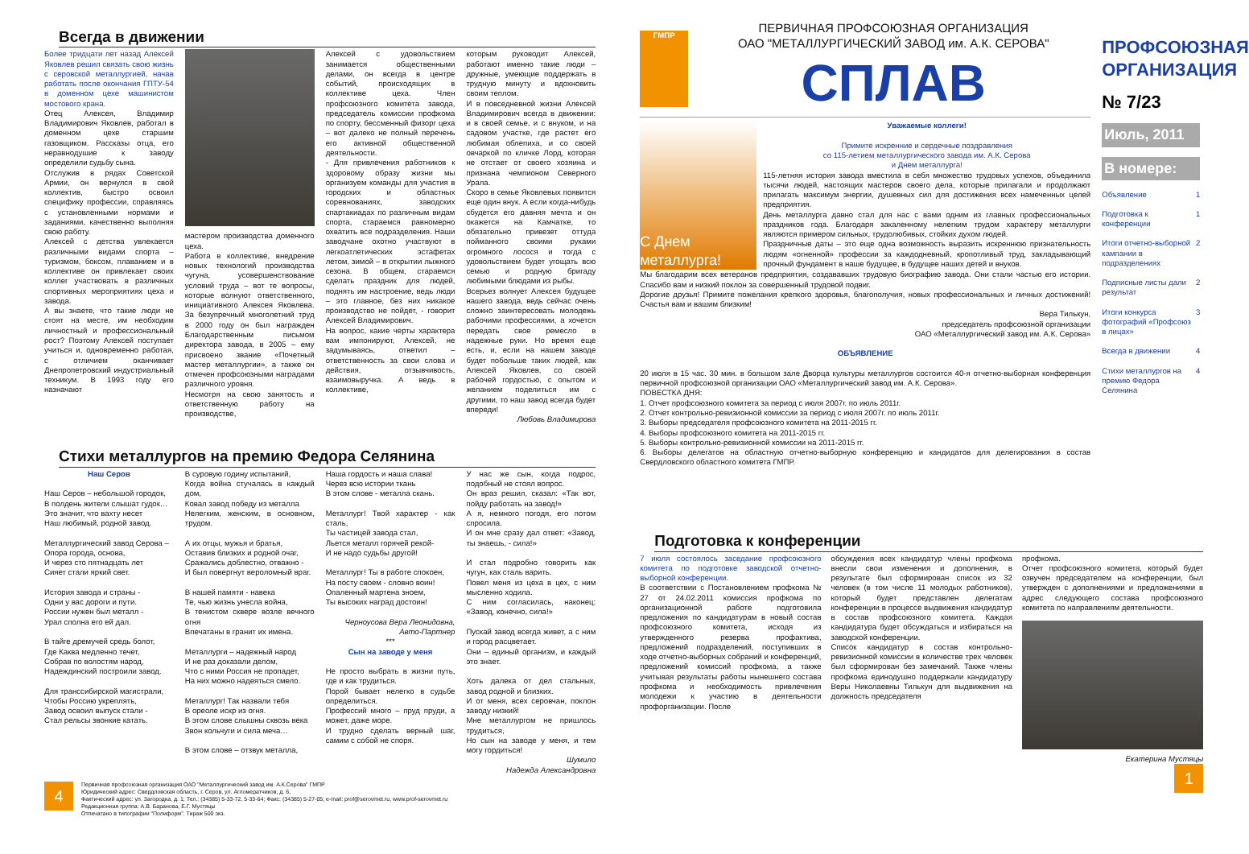Всегда в движении
Более тридцати лет назад Алексей Яковлев решил связать свою жизнь с серовской металлургией, начав работать после окончания ГПТУ-54 в доменном цехе машинистом мостового крана.
Отец Алексея, Владимир Владимирович Яковлев, работал в доменном цехе старшим газовщиком. Рассказы отца, его неравнодушие к заводу определили судьбу сына.
Отслужив в рядах Советской Армии, он вернулся в свой коллектив, быстро освоил специфику профессии, справляясь с установленными нормами и заданиями, качественно выполняя свою работу.
Алексей с детства увлекается различными видами спорта – туризмом, боксом, плаванием и в коллективе он привлекает своих коллег участвовать в различных спортивных мероприятиях цеха и завода.
А вы знаете, что такие люди не стоят на месте, им необходим личностный и профессиональный рост? Поэтому Алексей поступает учиться и, одновременно работая, с отличием оканчивает Днепропетровский индустриальный техникум. В 1993 году его назначают
мастером производства доменного цеха.
Работа в коллективе, внедрение новых технологий производства чугуна, усовершенствование условий труда – вот те вопросы, которые волнуют ответственного, инициативного Алексея Яковлева. За безупречный многолетний труд в 2000 году он был награжден Благодарственным письмом директора завода, в 2005 – ему присвоено звание «Почетный мастер металлургии», а также он отмечен профсоюзными наградами различного уровня.
Несмотря на свою занятость и ответственную работу на производстве,
Алексей с удовольствием занимается общественными делами, он всегда в центре событий, происходящих в коллективе цеха. Член профсоюзного комитета завода, председатель комиссии профкома по спорту, бессменный физорг цеха – вот далеко не полный перечень его активной общественной деятельности.
- Для привлечения работников к здоровому образу жизни мы организуем команды для участия в городских и областных соревнованиях, заводских спартакиадах по различным видам спорта, стараемся равномерно охватить все подразделения. Наши заводчане охотно участвуют в легкоатлетических эстафетах летом, зимой – в открытии лыжного сезона. В общем, стараемся сделать праздник для людей, поднять им настроение, ведь люди – это главное, без них никакое производство не пойдет, - говорит Алексей Владимирович.
На вопрос, какие черты характера вам импонируют, Алексей, не задумываясь, ответил – ответственность за свои слова и действия, отзывчивость, взаимовыручка. А ведь в коллективе,
которым руководит Алексей, работают именно такие люди – дружные, умеющие поддержать в трудную минуту и вдохновить своим теплом.
И в повседневной жизни Алексей Владимирович всегда в движении: и в своей семье, и с внуком, и на садовом участке, где растет его любимая облепиха, и со своей овчаркой по кличке Лорд, которая не отстает от своего хозяина и признана чемпионом Северного Урала.
Скоро в семье Яковлевых появится еще один внук. А если когда-нибудь сбудется его давняя мечта и он окажется на Камчатке, то обязательно привезет оттуда пойманного своими руками огромного лосося и тогда с удовольствием будет угощать всю семью и родную бригаду любимыми блюдами из рыбы.
Всерьез волнует Алексея будущее нашего завода, ведь сейчас очень сложно заинтересовать молодежь рабочими профессиями, а хочется передать свое ремесло в надежные руки. Но время еще есть, и, если на нашем заводе будет побольше таких людей, как Алексей Яковлев, со своей рабочей гордостью, с опытом и желанием поделиться им с другими, то наш завод всегда будет впереди!
Любовь Владимирова
Стихи металлургов на премию Федора Селянина
Наш Серов
Наш Серов – небольшой городок,
В полдень жители слышат гудок…
Это значит, что вахту несет
Наш любимый, родной завод.
Металлургический завод Серова –
Опора города, основа,
И через сто пятнадцать лет
Сияет стали яркий свет.
История завода и страны -
Одни у вас дороги и пути.
России нужен был металл -
Урал сполна его ей дал.
В тайге дремучей средь болот,
Где Каква медленно течет,
Собрав по волостям народ,
Надеждинский построили завод.
Для транссибирской магистрали,
Чтобы Россию укреплять,
Завод освоил выпуск стали -
Стал рельсы звонкие катать.
В суровую годину испытаний,
Когда война стучалась в каждый дом,
Ковал завод победу из металла
Нелегким, женским, в основном, трудом.
А их отцы, мужья и братья,
Оставив близких и родной очаг,
Сражались доблестно, отважно -
И был повергнут вероломный враг.
В нашей памяти - навека
Те, чью жизнь унесла война,
В тенистом сквере возле вечного огня
Впечатаны в гранит их имена.
Металлурги – надежный народ
И не раз доказали делом,
Что с ними Россия не пропадет,
На них можно надеяться смело.
Металлург! Так назвали тебя
В ореоле искр из огня.
В этом слове слышны сквозь века
Звон кольчуги и сила меча…
В этом слове – отзвук металла,
Наша гордость и наша слава!
Через всю истории ткань
В этом слове - металла скань.
Металлург! Твой характер - как сталь,
Ты частицей завода стал,
Льется металл горячей рекой-
И не надо судьбы другой!
Металлург! Ты в работе спокоен,
На посту своем - словно воин!
Опаленный мартена зноем,
Ты высоких наград достоин!
Черноусова Вера Леонидовна,
Авто-Партнер
***
Сын на заводе у меня
Не просто выбрать в жизни путь, где и как трудиться.
Порой бывает нелегко в судьбе определиться.
Профессий много – пруд пруди, а может, даже море.
И трудно сделать верный шаг, самим с собой не споря.
У нас же сын, когда подрос, подобный не стоял вопрос.
Он враз решил, сказал: «Так вот, пойду работать на завод!»
А я, немного погодя, его потом спросила.
И он мне сразу дал ответ: «Завод, ты знаешь, - сила!»
И стал подробно говорить как чугун, как сталь варить.
Повел меня из цеха в цех, с ним мысленно ходила.
С ним согласилась, наконец: «Завод, конечно, сила!»
Пускай завод всегда живет, а с ним и город расцветает.
Они – единый организм, и каждый это знает.
Хоть далека от дел стальных, завод родной и близких.
И от меня, всех серовчан, поклон заводу низкий!
Мне металлургом не пришлось трудиться,
Но сын на заводе у меня, и тем могу гордиться!
Шумило
Надежда Александровна
4
Первичная профсоюзная организация ОАО "Металлургический завод им. А.К.Серова" ГМПР
Юридический адрес: Свердловская область, г. Серов, ул. Агломератчиков, д. 6,
Фактический адрес: ул. Загородка, д. 1; Тел.: (34385) 5-33-72, 5-33-64; Факс: (34385) 5-27-05; e-mail: prof@serovmet.ru, www.prof-serovmet.ru
Редакционная группа: А.В. Баранова, Е.Г. Мустяцы
Отпечатано в типографии "Полиформ". Тираж 500 экз.
ГМПР
ПЕРВИЧНАЯ ПРОФСОЮЗНАЯ ОРГАНИЗАЦИЯ
ОАО "МЕТАЛЛУРГИЧЕСКИЙ ЗАВОД им. А.К. СЕРОВА"
СПЛАВ
С Днем металлурга!
Уважаемые коллеги!
Примите искренние и сердечные поздравления
со 115-летием металлургического завода им. А.К. Серова
и Днем металлурга!
115-летняя история завода вместила в себя множество трудовых успехов, объединила тысячи людей, настоящих мастеров своего дела, которые прилагали и продолжают прилагать максимум энергии, душевных сил для достижения всех намеченных целей предприятия.
День металлурга давно стал для нас с вами одним из главных профессиональных праздников года. Благодаря закаленному нелегким трудом характеру металлурги являются примером сильных, трудолюбивых, стойких духом людей.
Праздничные даты – это еще одна возможность выразить искреннюю признательность людям «огненной» профессии за каждодневный, кропотливый труд, закладывающий прочный фундамент в наше будущее, в будущее наших детей и внуков.
Мы благодарим всех ветеранов предприятия, создававших трудовую биографию завода. Они стали частью его истории. Спасибо вам и низкий поклон за совершенный трудовой подвиг.
Дорогие друзья! Примите пожелания крепкого здоровья, благополучия, новых профессиональных и личных достижений! Счастья вам и вашим близким!
Вера Тилькун,
председатель профсоюзной организации
ОАО «Металлургический завод им. А.К. Серова»
ОБЪЯВЛЕНИЕ
20 июля в 15 час. 30 мин. в большом зале Дворца культуры металлургов состоится 40-я отчетно-выборная конференция первичной профсоюзной организации ОАО «Металлургический завод им. А.К. Серова».
ПОВЕСТКА ДНЯ:
1. Отчет профсоюзного комитета за период с июля 2007г. по июль 2011г.
2. Отчет контрольно-ревизионной комиссии за период с июля 2007г. по июль 2011г.
3. Выборы председателя профсоюзного комитета на 2011-2015 гг.
4. Выборы профсоюзного комитета на 2011-2015 гг.
5. Выборы контрольно-ревизионной комиссии на 2011-2015 гг.
6. Выборы делегатов на областную отчетно-выборную конференцию и кандидатов для делегирования в состав Свердловского областного комитета ГМПР.
ПРОФСОЮЗНАЯ ОРГАНИЗАЦИЯ
№ 7/23
Июль, 2011
В номере:
Объявление 1
Подготовка к конференции 1
Итоги отчетно-выборной кампании в подразделениях 2
Подписные листы дали результат 2
Итоги конкурса фотографий «Профсоюз в лицах» 3
Всегда в движении 4
Стихи металлургов на премию Федора Селянина 4
Подготовка к конференции
7 июля состоялось заседание профсоюзного комитета по подготовке заводской отчетно-выборной конференции.
В соответствии с Постановлением профкома № 27 от 24.02.2011 комиссия профкома по организационной работе подготовила предложения по кандидатурам в новый состав профсоюзного комитета, исходя из утвержденного резерва профактива, предложений подразделений, поступивших в ходе отчетно-выборных собраний и конференций, предложений комиссий профкома, а также учитывая результаты работы нынешнего состава профкома и необходимость привлечения молодежи к участию в деятельности профорганизации. После
обсуждения всех кандидатур члены профкома внесли свои изменения и дополнения, в результате был сформирован список из 32 человек (в том числе 11 молодых работников), который будет представлен делегатам конференции в процессе выдвижения кандидатур в состав профсоюзного комитета. Каждая кандидатура будет обсуждаться и избираться на заводской конференции.
Список кандидатур в состав контрольно-ревизионной комиссии в количестве трех человек был сформирован без замечаний. Также члены профкома единодушно поддержали кандидатуру Веры Николаевны Тилькун для выдвижения на должность председателя
профкома.
Отчет профсоюзного комитета, который будет озвучен председателем на конференции, был утвержден с дополнениями и предложениями в адрес следующего состава профсоюзного комитета по направлениям деятельности.
Екатерина Мустяцы
1